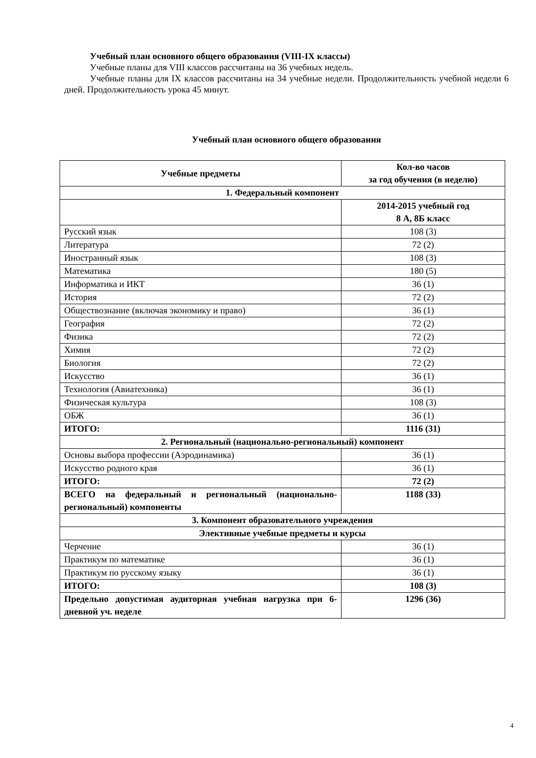Учебный план основного общего образования (VIII-IX классы)
Учебные планы для VIII классов рассчитаны на 36 учебных недель.
Учебные планы для IX классов рассчитаны на 34 учебные недели. Продолжительность учебной недели 6 дней. Продолжительность урока 45 минут.
Учебный план основного общего образования
| Учебные предметы | Кол-во часов за год обучения (в неделю) |
| --- | --- |
| 1. Федеральный компонент | |
| | 2014-2015 учебный год 8 А, 8Б класс |
| Русский язык | 108 (3) |
| Литература | 72 (2) |
| Иностранный язык | 108 (3) |
| Математика | 180 (5) |
| Информатика и ИКТ | 36 (1) |
| История | 72 (2) |
| Обществознание (включая экономику и право) | 36 (1) |
| География | 72 (2) |
| Физика | 72 (2) |
| Химия | 72 (2) |
| Биология | 72 (2) |
| Искусство | 36 (1) |
| Технология (Авиатехника) | 36 (1) |
| Физическая культура | 108 (3) |
| ОБЖ | 36 (1) |
| ИТОГО: | 1116 (31) |
| 2. Региональный (национально-региональный) компонент | |
| Основы выбора профессии (Аэродинамика) | 36 (1) |
| Искусство родного края | 36 (1) |
| ИТОГО: | 72 (2) |
| ВСЕГО на федеральный и региональный (национально-региональный) компоненты | 1188 (33) |
| 3. Компонент образовательного учреждения | |
| Элективные учебные предметы и курсы | |
| Черчение | 36 (1) |
| Практикум по математике | 36 (1) |
| Практикум по русскому языку | 36 (1) |
| ИТОГО: | 108 (3) |
| Предельно допустимая аудиторная учебная нагрузка при 6-дневной уч. неделе | 1296 (36) |
4